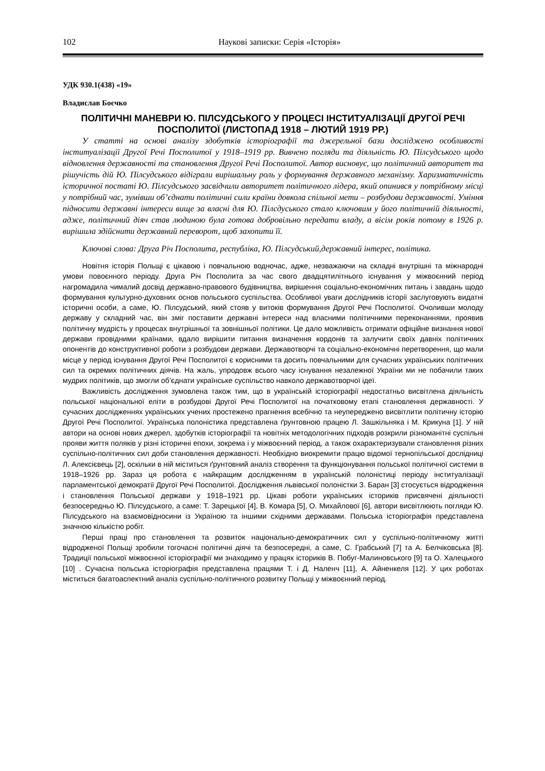102 Наукові записки: Серія «Історія»
УДК 930.1(438) «19»
Владислав Боєчко
ПОЛІТИЧНІ МАНЕВРИ Ю. ПІЛСУДСЬКОГО У ПРОЦЕСІ ІНСТИТУАЛІЗАЦІЇ ДРУГОЇ РЕЧІ ПОСПОЛИТОЇ (ЛИСТОПАД 1918 – ЛЮТИЙ 1919 РР.)
У статті на основі аналізу здобутків історіографії та джерельної бази досліджено особливості інституалізації Другої Речі Посполитої у 1918–1919 рр. Вивчено погляди та діяльність Ю. Пілсудського щодо відновлення державності та становлення Другої Речі Посполитої. Автор висновує, що політичний авторитет та рішучість дій Ю. Пілсудського відіграли вирішальну роль у формування державного механізму. Харизматичність історичної постаті Ю. Пілсудського засвідчили авторитет політичного лідера, який опинився у потрібному місці у потрібний час, зумівши об’єднати політичні сили країни довкола спільної мети – розбудови державності. Уміння підносити державні інтереси вище за власні для Ю. Пілсдуського стало ключовим у його політичній діяльності, адже, політичний діяч став людиною була готова добровільно передати владу, а вісім років потому в 1926 р. вирішила здійснити державний переворот, щоб захопити її.
Ключові слова: Друга Річ Посполита, республіка, Ю. Пілсудський,державний інтерес, політика.
Новітня історія Польщі є цікавою і повчальною водночас, адже, незважаючи на складні внутрішні та міжнародні умови повоєнного періоду. Друга Річ Посполита за час свого двадцятилітнього існування у міжвоєнний період нагромадила чималий досвід державно-правового будівництва, вирішення соціально-економічних питань і завдань щодо формування культурно-духовних основ польського суспільства. Особливої уваги дослідників історії заслуговують видатні історичні особи, а саме, Ю. Пілсудський, який стояв у витоків формування Другої Речі Посполитої. Очоливши молоду державу у складний час, він зміг поставити державні інтереси над власними політичними переконаннями, проявив політичну мудрість у процесах внутрішньої та зовнішньої політики. Це дало можливість отримати офіційне визнання нової держави провідними країнами, вдало вирішити питання визначення кордонів та залучити своїх давніх політичних опонентів до конструктивної роботи з розбудови держави. Державотворчі та соціально-економічні перетворення, що мали місце у період існування Другої Речі Посполитої є корисними та досить повчальними для сучасних українських політичних сил та окремих політичних діячів. На жаль, упродовж всього часу існування незалежної України ми не побачили таких мудрих політиків, що змогли об’єднати українське суспільство навколо державотворчої ідеї.
Важливість дослідження зумовлена також тим, що в українській історіографії недостатньо висвітлена діяльність польської національної еліти в розбудові Другої Речі Посполитої на початковому етапі становлення державності. У сучасних дослідженнях українських учених простежено прагнення всебічно та неупереджено висвітлити політичну історію Другої Речі Посполитої. Українська полоністика представлена ґрунтовною працею Л. Зашкільняка і М. Крикуна [1]. У ній автори на основі нових джерел, здобутків історіографії та новітніх методологічних підходів розкрили різноманітні суспільні прояви життя поляків у різні історичні епохи, зокрема і у міжвоєнний період, а також охарактеризували становлення різних суспільно-політичних сил доби становлення державності. Необхідно виокремити працю відомої тернопільської дослідниці Л. Алексієвець [2], оскільки в ній міститься ґрунтовний аналіз створення та функціонування польської політичної системи в 1918–1926 рр. Зараз ця робота є найкращим дослідженням в українській полоністиці періоду інституалізації парламентської демократії Другої Речі Посполитої. Дослідження львівської полоністки З. Баран [3] стосується відродження і становлення Польської держави у 1918–1921 рр. Цікаві роботи українських істориків присвячені діяльності безпосередньо Ю. Пілсудського, а саме: Т. Зарецької [4], В. Комара [5], О. Михайлової [6], автори висвітлюють погляди Ю. Пілсудського на взаємовідносини із Україною та іншими східними державами. Польська історіографія представлена значною кількістю робіт.
Перші праці про становлення та розвиток національно-демократичних сил у суспільно-політичному житті відродженої Польщі зробили тогочасні політичні діячі та безпосередні, а саме, С. Грабський [7] та А. Белчіковська [8]. Традиції польської міжвоєнної історіографії ми знаходимо у працях істориків В. Побуг-Малиновського [9] та О. Халецького [10] . Сучасна польська історіографія представлена працями Т. і Д. Наленч [11], А. Айненкеля [12]. У цих роботах міститься багатоаспектний аналіз суспільно-політичного розвитку Польщі у міжвоєнний період.